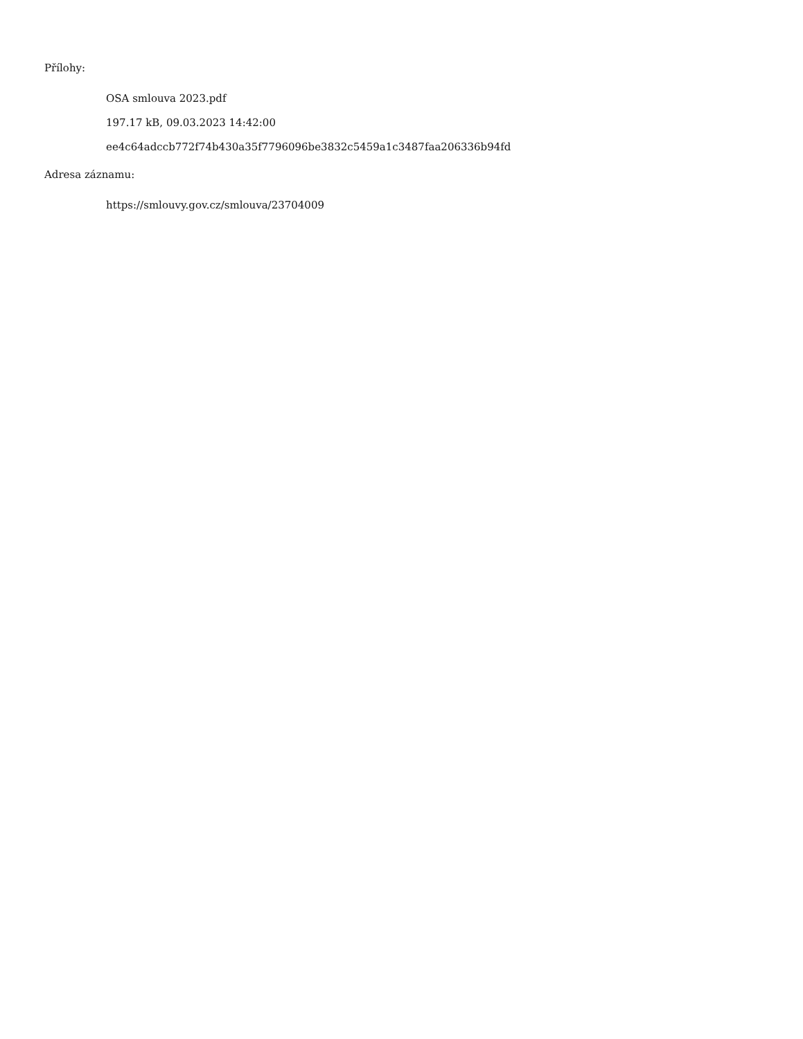Přílohy:
OSA smlouva 2023.pdf
197.17 kB, 09.03.2023 14:42:00
ee4c64adccb772f74b430a35f7796096be3832c5459a1c3487faa206336b94fd
Adresa záznamu:
https://smlouvy.gov.cz/smlouva/23704009